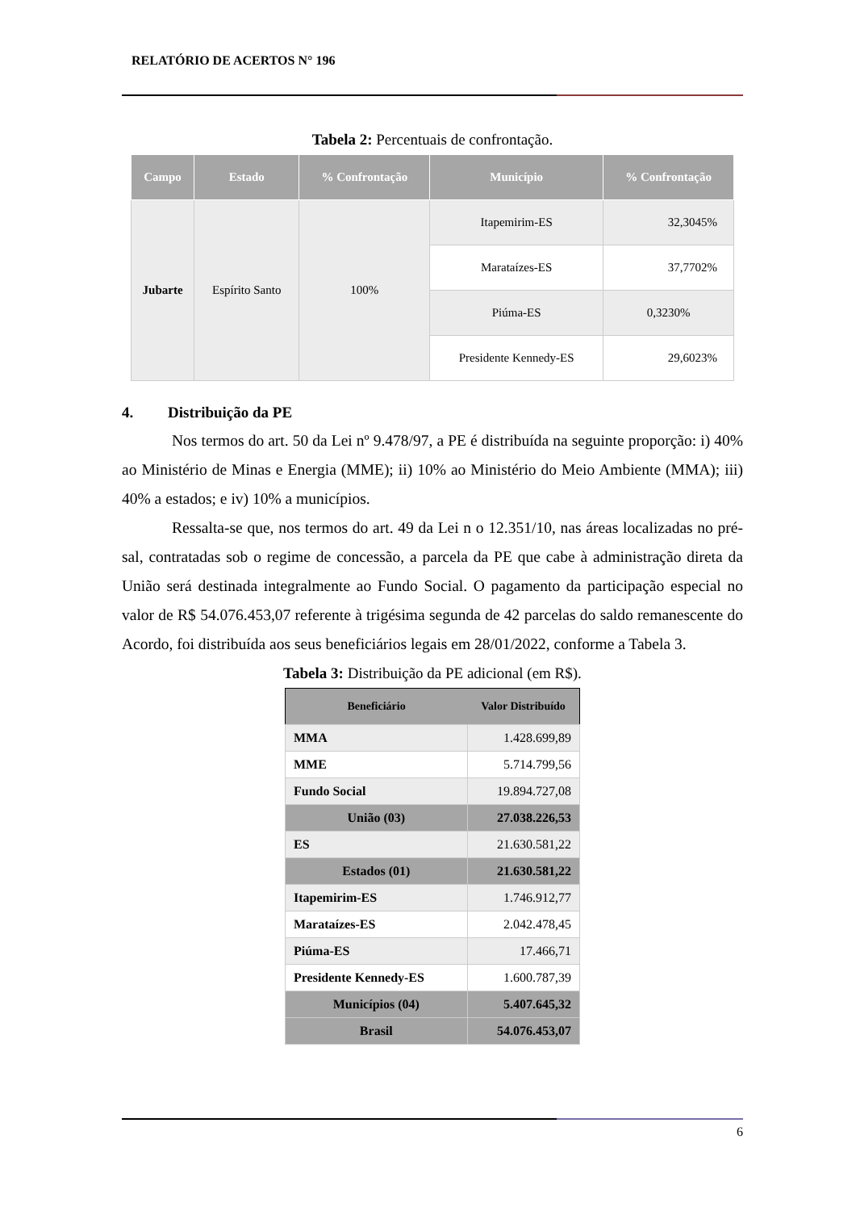RELATÓRIO DE ACERTOS N° 196
Tabela 2: Percentuais de confrontação.
| Campo | Estado | % Confrontação | Município | % Confrontação |
| --- | --- | --- | --- | --- |
| Jubarte | Espírito Santo | 100% | Itapemirim-ES | 32,3045% |
| | | | Marataízes-ES | 37,7702% |
| | | | Piúma-ES | 0,3230% |
| | | | Presidente Kennedy-ES | 29,6023% |
4. Distribuição da PE
Nos termos do art. 50 da Lei nº 9.478/97, a PE é distribuída na seguinte proporção: i) 40% ao Ministério de Minas e Energia (MME); ii) 10% ao Ministério do Meio Ambiente (MMA); iii) 40% a estados; e iv) 10% a municípios.
Ressalta-se que, nos termos do art. 49 da Lei n o 12.351/10, nas áreas localizadas no pré-sal, contratadas sob o regime de concessão, a parcela da PE que cabe à administração direta da União será destinada integralmente ao Fundo Social. O pagamento da participação especial no valor de R$ 54.076.453,07 referente à trigésima segunda de 42 parcelas do saldo remanescente do Acordo, foi distribuída aos seus beneficiários legais em 28/01/2022, conforme a Tabela 3.
Tabela 3: Distribuição da PE adicional (em R$).
| Beneficiário | Valor Distribuído |
| --- | --- |
| MMA | 1.428.699,89 |
| MME | 5.714.799,56 |
| Fundo Social | 19.894.727,08 |
| União (03) | 27.038.226,53 |
| ES | 21.630.581,22 |
| Estados (01) | 21.630.581,22 |
| Itapemirim-ES | 1.746.912,77 |
| Marataízes-ES | 2.042.478,45 |
| Piúma-ES | 17.466,71 |
| Presidente Kennedy-ES | 1.600.787,39 |
| Municípios (04) | 5.407.645,32 |
| Brasil | 54.076.453,07 |
6